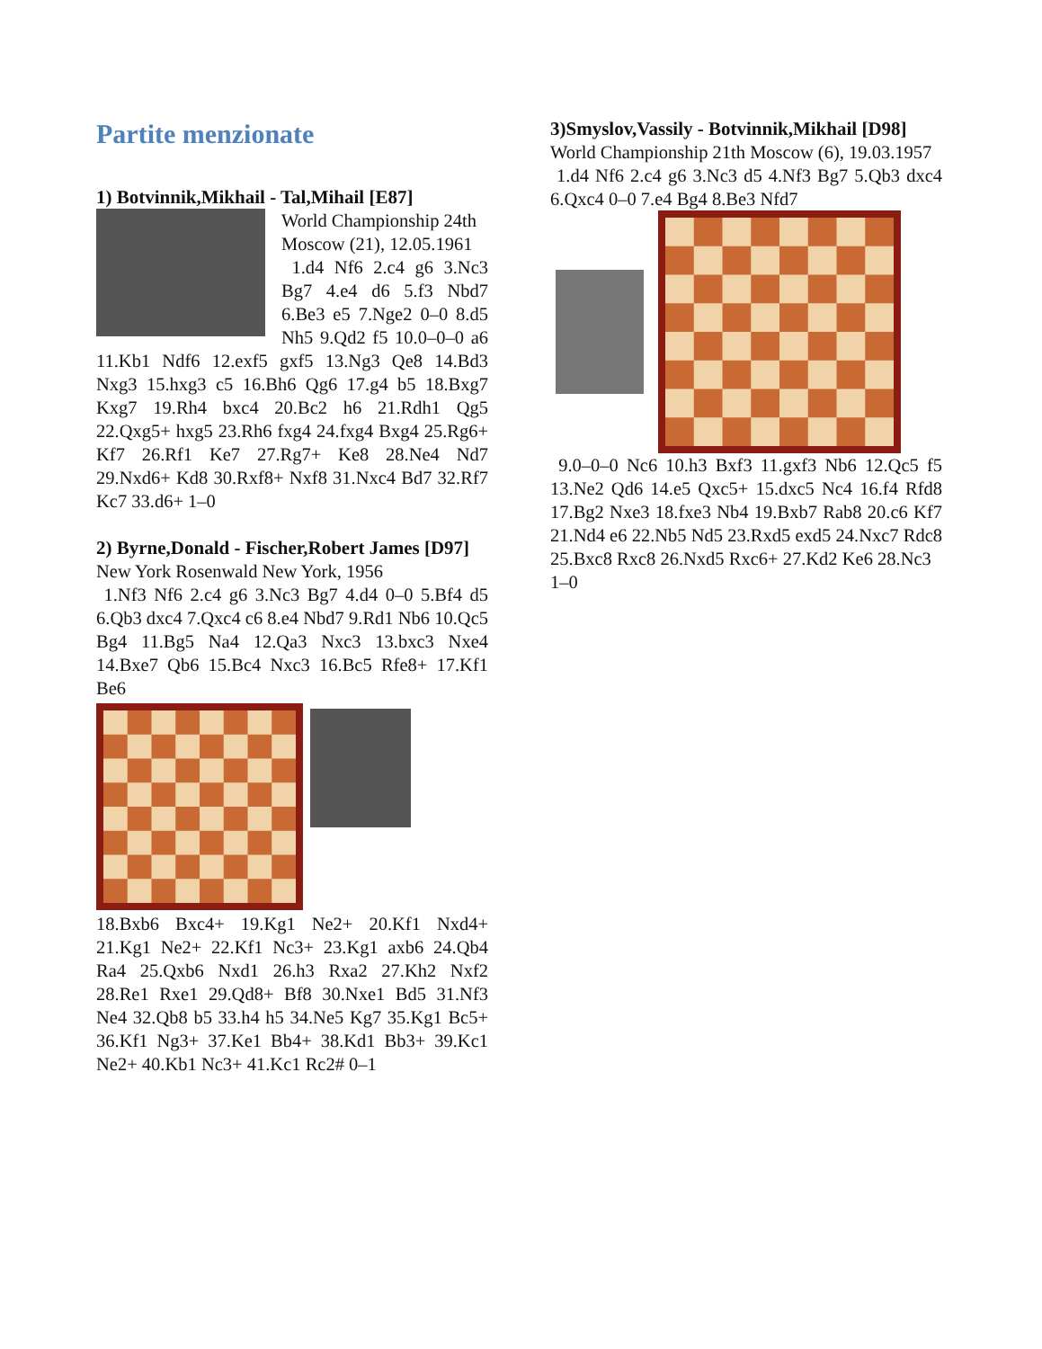Partite menzionate
1) Botvinnik,Mikhail - Tal,Mihail [E87]
World Championship 24th Moscow (21), 12.05.1961
1.d4 Nf6 2.c4 g6 3.Nc3 Bg7 4.e4 d6 5.f3 Nbd7 6.Be3 e5 7.Nge2 0–0 8.d5 Nh5 9.Qd2 f5 10.0–0–0 a6 11.Kb1 Ndf6 12.exf5 gxf5 13.Ng3 Qe8 14.Bd3 Nxg3 15.hxg3 c5 16.Bh6 Qg6 17.g4 b5 18.Bxg7 Kxg7 19.Rh4 bxc4 20.Bc2 h6 21.Rdh1 Qg5 22.Qxg5+ hxg5 23.Rh6 fxg4 24.fxg4 Bxg4 25.Rg6+ Kf7 26.Rf1 Ke7 27.Rg7+ Ke8 28.Ne4 Nd7 29.Nxd6+ Kd8 30.Rxf8+ Nxf8 31.Nxc4 Bd7 32.Rf7 Kc7 33.d6+ 1–0
2) Byrne,Donald - Fischer,Robert James [D97]
New York Rosenwald New York, 1956
1.Nf3 Nf6 2.c4 g6 3.Nc3 Bg7 4.d4 0–0 5.Bf4 d5 6.Qb3 dxc4 7.Qxc4 c6 8.e4 Nbd7 9.Rd1 Nb6 10.Qc5 Bg4 11.Bg5 Na4 12.Qa3 Nxc3 13.bxc3 Nxe4 14.Bxe7 Qb6 15.Bc4 Nxc3 16.Bc5 Rfe8+ 17.Kf1 Be6
18.Bxb6 Bxc4+ 19.Kg1 Ne2+ 20.Kf1 Nxd4+ 21.Kg1 Ne2+ 22.Kf1 Nc3+ 23.Kg1 axb6 24.Qb4 Ra4 25.Qxb6 Nxd1 26.h3 Rxa2 27.Kh2 Nxf2 28.Re1 Rxe1 29.Qd8+ Bf8 30.Nxe1 Bd5 31.Nf3 Ne4 32.Qb8 b5 33.h4 h5 34.Ne5 Kg7 35.Kg1 Bc5+ 36.Kf1 Ng3+ 37.Ke1 Bb4+ 38.Kd1 Bb3+ 39.Kc1 Ne2+ 40.Kb1 Nc3+ 41.Kc1 Rc2# 0–1
3)Smyslov,Vassily - Botvinnik,Mikhail [D98]
World Championship 21th Moscow (6), 19.03.1957
1.d4 Nf6 2.c4 g6 3.Nc3 d5 4.Nf3 Bg7 5.Qb3 dxc4 6.Qxc4 0–0 7.e4 Bg4 8.Be3 Nfd7
9.0–0–0 Nc6 10.h3 Bxf3 11.gxf3 Nb6 12.Qc5 f5 13.Ne2 Qd6 14.e5 Qxc5+ 15.dxc5 Nc4 16.f4 Rfd8 17.Bg2 Nxe3 18.fxe3 Nb4 19.Bxb7 Rab8 20.c6 Kf7 21.Nd4 e6 22.Nb5 Nd5 23.Rxd5 exd5 24.Nxc7 Rdc8 25.Bxc8 Rxc8 26.Nxd5 Rxc6+ 27.Kd2 Ke6 28.Nc3
1–0